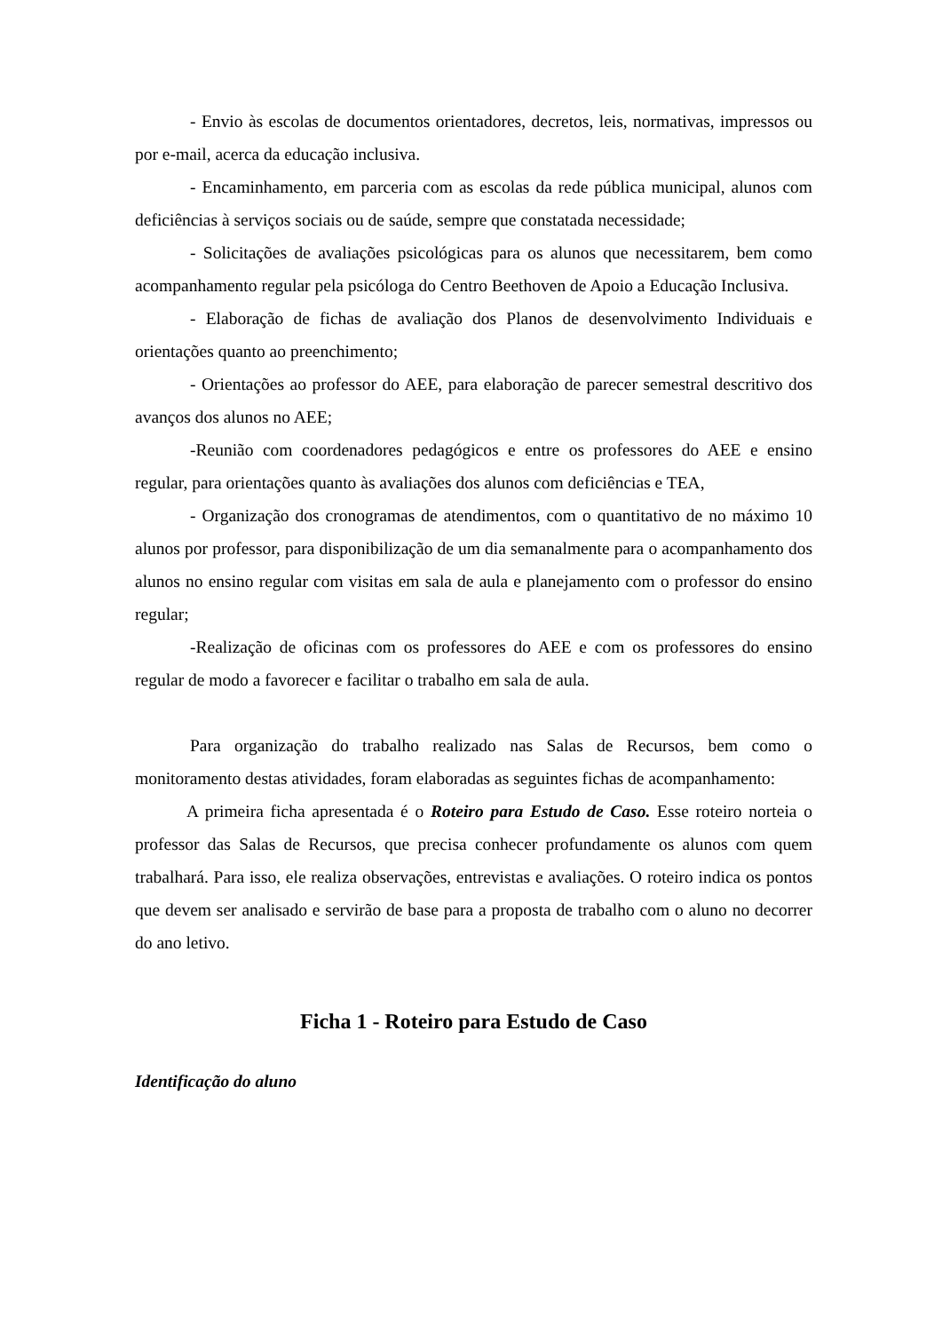- Envio às escolas de documentos orientadores, decretos, leis, normativas, impressos ou por e-mail, acerca da educação inclusiva.
- Encaminhamento, em parceria com as escolas da rede pública municipal, alunos com deficiências à serviços sociais ou de saúde, sempre que constatada necessidade;
- Solicitações de avaliações psicológicas para os alunos que necessitarem, bem como acompanhamento regular pela psicóloga do Centro Beethoven de Apoio a Educação Inclusiva.
- Elaboração de fichas de avaliação dos Planos de desenvolvimento Individuais e orientações quanto ao preenchimento;
- Orientações ao professor do AEE, para elaboração de parecer semestral descritivo dos avanços dos alunos no AEE;
-Reunião com coordenadores pedagógicos e entre os professores do AEE e ensino regular, para orientações quanto às avaliações dos alunos com deficiências e TEA,
- Organização dos cronogramas de atendimentos, com o quantitativo de no máximo 10 alunos por professor, para disponibilização de um dia semanalmente para o acompanhamento dos alunos no ensino regular com visitas em sala de aula e planejamento com o professor do ensino regular;
-Realização de oficinas com os professores do AEE e com os professores do ensino regular de modo a favorecer e facilitar o trabalho em sala de aula.
Para organização do trabalho realizado nas Salas de Recursos, bem como o monitoramento destas atividades, foram elaboradas as seguintes fichas de acompanhamento:
A primeira ficha apresentada é o Roteiro para Estudo de Caso. Esse roteiro norteia o professor das Salas de Recursos, que precisa conhecer profundamente os alunos com quem trabalhará. Para isso, ele realiza observações, entrevistas e avaliações. O roteiro indica os pontos que devem ser analisado e servirão de base para a proposta de trabalho com o aluno no decorrer do ano letivo.
Ficha 1 - Roteiro para Estudo de Caso
Identificação do aluno